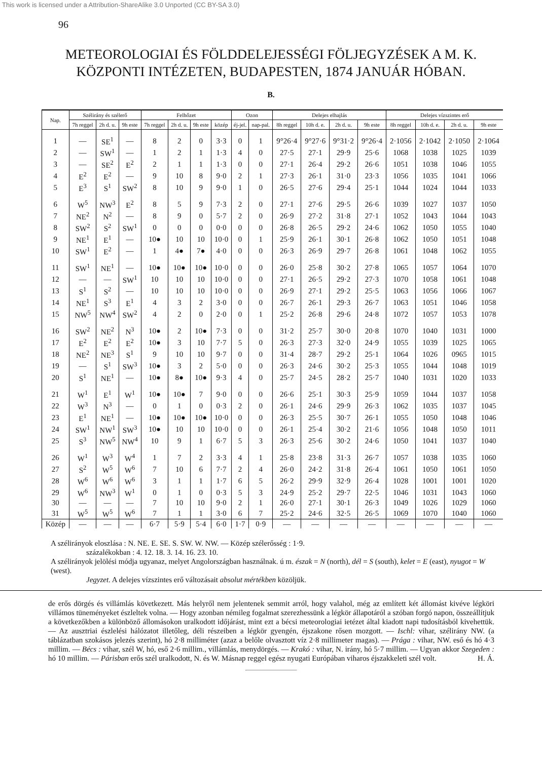This work is licensed under a Attribution-ShareAlike 3.0 Unported (CC BY-SA 3.0)
96
METEOROLOGIAI ÉS FÖLDDELEJESSÉGI FÖLJEGYZÉSEK A M. K.
KÖZPONTI INTÉZETEN, BUDAPESTEN, 1874 JANUÁR HÓBAN.
B.
| Nap. | Szélirány és szélerő | | | Felhőzet | | | | Ozon | | Delejes elhajlás | | | | Delejes vízszintes erő | | | |
| --- | --- | --- | --- | --- | --- | --- | --- | --- | --- | --- | --- | --- | --- | --- | --- | --- | --- |
| | 7h reggel | 2h d. u. | 9h este | 7h reggel | 2h d. u. | 9h este | közép | éj-jel. | nap-pal. | 8h reggel | 10h d. e. | 2h d. u. | 9h este | 8h reggel | 10h d. e. | 2h d. u. | 9h este |
| 1 | — | SE<sup>1</sup> | — | 8 | 2 | 0 | 3·3 | 0 | 1 | 9°26·4 | 9°27·6 | 9°31·2 | 9°26·4 | 2·1056 | 2·1042 | 2·1050 | 2·1064 |
| 2 | — | SW<sup>1</sup> | — | 1 | 2 | 1 | 1·3 | 4 | 0 | 27·5 | 27·1 | 29·9 | 25·6 | 1068 | 1038 | 1025 | 1039 |
| 3 | — | SE<sup>2</sup> | E<sup>2</sup> | 2 | 1 | 1 | 1·3 | 0 | 0 | 27·1 | 26·4 | 29·2 | 26·6 | 1051 | 1038 | 1046 | 1055 |
| 4 | E<sup>2</sup> | E<sup>2</sup> | — | 9 | 10 | 8 | 9·0 | 2 | 1 | 27·3 | 26·1 | 31·0 | 23·3 | 1056 | 1035 | 1041 | 1066 |
| 5 | E<sup>3</sup> | S<sup>1</sup> | SW<sup>2</sup> | 8 | 10 | 9 | 9·0 | 1 | 0 | 26·5 | 27·6 | 29·4 | 25·1 | 1044 | 1024 | 1044 | 1033 |
| 6 | W<sup>5</sup> | NW<sup>3</sup> | E<sup>2</sup> | 8 | 5 | 9 | 7·3 | 2 | 0 | 27·1 | 27·6 | 29·5 | 26·6 | 1039 | 1027 | 1037 | 1050 |
| 7 | NE<sup>2</sup> | N<sup>2</sup> | — | 8 | 9 | 0 | 5·7 | 2 | 0 | 26·9 | 27·2 | 31·8 | 27·1 | 1052 | 1043 | 1044 | 1043 |
| 8 | SW<sup>2</sup> | S<sup>2</sup> | SW<sup>1</sup> | 0 | 0 | 0 | 0·0 | 0 | 0 | 26·8 | 26·5 | 29·2 | 24·6 | 1062 | 1050 | 1055 | 1040 |
| 9 | NE<sup>1</sup> | E<sup>1</sup> | — | 10● | 10 | 10 | 10·0 | 0 | 1 | 25·9 | 26·1 | 30·1 | 26·8 | 1062 | 1050 | 1051 | 1048 |
| 10 | SW<sup>1</sup> | E<sup>2</sup> | — | 1 | 4● | 7● | 4·0 | 0 | 0 | 26·3 | 26·9 | 29·7 | 26·8 | 1061 | 1048 | 1062 | 1055 |
| 11 | SW<sup>1</sup> | NE<sup>1</sup> | — | 10● | 10● | 10● | 10·0 | 0 | 0 | 26·0 | 25·8 | 30·2 | 27·8 | 1065 | 1057 | 1064 | 1070 |
| 12 | — | — | SW<sup>1</sup> | 10 | 10 | 10 | 10·0 | 0 | 0 | 27·1 | 26·5 | 29·2 | 27·3 | 1070 | 1058 | 1061 | 1048 |
| 13 | S<sup>1</sup> | S<sup>2</sup> | — | 10 | 10 | 10 | 10·0 | 0 | 0 | 26·9 | 27·1 | 29·2 | 25·5 | 1063 | 1056 | 1066 | 1067 |
| 14 | NE<sup>1</sup> | S<sup>3</sup> | E<sup>1</sup> | 4 | 3 | 2 | 3·0 | 0 | 0 | 26·7 | 26·1 | 29·3 | 26·7 | 1063 | 1051 | 1046 | 1058 |
| 15 | NW<sup>5</sup> | NW<sup>4</sup> | SW<sup>2</sup> | 4 | 2 | 0 | 2·0 | 0 | 1 | 25·2 | 26·8 | 29·6 | 24·8 | 1072 | 1057 | 1053 | 1078 |
| 16 | SW<sup>2</sup> | NE<sup>2</sup> | N<sup>3</sup> | 10● | 2 | 10● | 7·3 | 0 | 0 | 31·2 | 25·7 | 30·0 | 20·8 | 1070 | 1040 | 1031 | 1000 |
| 17 | E<sup>2</sup> | E<sup>2</sup> | E<sup>2</sup> | 10● | 3 | 10 | 7·7 | 5 | 0 | 26·3 | 27·3 | 32·0 | 24·9 | 1055 | 1039 | 1025 | 1065 |
| 18 | NE<sup>2</sup> | NE<sup>3</sup> | S<sup>1</sup> | 9 | 10 | 10 | 9·7 | 0 | 0 | 31·4 | 28·7 | 29·2 | 25·1 | 1064 | 1026 | 0965 | 1015 |
| 19 | — | S<sup>1</sup> | SW<sup>3</sup> | 10● | 3 | 2 | 5·0 | 0 | 0 | 26·3 | 24·6 | 30·2 | 25·3 | 1055 | 1044 | 1048 | 1019 |
| 20 | S<sup>1</sup> | NE<sup>1</sup> | — | 10● | 8● | 10● | 9·3 | 4 | 0 | 25·7 | 24·5 | 28·2 | 25·7 | 1040 | 1031 | 1020 | 1033 |
| 21 | W<sup>1</sup> | E<sup>1</sup> | W<sup>1</sup> | 10● | 10● | 7 | 9·0 | 0 | 0 | 26·6 | 25·1 | 30·3 | 25·9 | 1059 | 1044 | 1037 | 1058 |
| 22 | W<sup>3</sup> | N<sup>3</sup> | — | 0 | 1 | 0 | 0·3 | 2 | 0 | 26·1 | 24·6 | 29·9 | 26·3 | 1062 | 1035 | 1037 | 1045 |
| 23 | E<sup>1</sup> | NE<sup>1</sup> | — | 10● | 10● | 10● | 10·0 | 0 | 0 | 26·3 | 25·5 | 30·7 | 26·1 | 1055 | 1050 | 1048 | 1046 |
| 24 | SW<sup>1</sup> | NW<sup>1</sup> | SW<sup>3</sup> | 10● | 10 | 10 | 10·0 | 0 | 0 | 26·1 | 25·4 | 30·2 | 21·6 | 1056 | 1048 | 1050 | 1011 |
| 25 | S<sup>3</sup> | NW<sup>5</sup> | NW<sup>4</sup> | 10 | 9 | 1 | 6·7 | 5 | 3 | 26·3 | 25·6 | 30·2 | 24·6 | 1050 | 1041 | 1037 | 1040 |
| 26 | W<sup>1</sup> | W<sup>3</sup> | W<sup>4</sup> | 1 | 7 | 2 | 3·3 | 4 | 1 | 25·8 | 23·8 | 31·3 | 26·7 | 1057 | 1038 | 1035 | 1060 |
| 27 | S<sup>2</sup> | W<sup>5</sup> | W<sup>6</sup> | 7 | 10 | 6 | 7·7 | 2 | 4 | 26·0 | 24·2 | 31·8 | 26·4 | 1061 | 1050 | 1061 | 1050 |
| 28 | W<sup>6</sup> | W<sup>6</sup> | W<sup>6</sup> | 3 | 1 | 1 | 1·7 | 6 | 5 | 26·2 | 29·9 | 32·9 | 26·4 | 1028 | 1001 | 1001 | 1020 |
| 29 | W<sup>6</sup> | NW<sup>3</sup> | W<sup>1</sup> | 0 | 1 | 0 | 0·3 | 5 | 3 | 24·9 | 25·2 | 29·7 | 22·5 | 1046 | 1031 | 1043 | 1060 |
| 30 | — | — | — | 7 | 10 | 10 | 9·0 | 2 | 1 | 26·0 | 27·1 | 30·1 | 26·3 | 1049 | 1026 | 1029 | 1060 |
| 31 | W<sup>5</sup> | W<sup>5</sup> | W<sup>6</sup> | 7 | 1 | 1 | 3·0 | 6 | 7 | 25·2 | 24·6 | 32·5 | 26·5 | 1069 | 1070 | 1040 | 1060 |
| Közép | — | — | — | 6·7 | 5·9 | 5·4 | 6·0 | 1·7 | 0·9 | — | — | — | — | — | — | — | — |
A szélirányok eloszlása : N. NE. E. SE. S. SW. W. NW. — Közép szélerősség : 1·9.
százalékokban : 4. 12. 18. 3. 14. 16. 23. 10.
A szélirányok jelölési módja ugyanaz, melyet Angolországban használnak. ú m. észak = N (north), dél = S (south), kelet = E (east), nyugot = W (west).
Jegyzet. A delejes vízszintes erő változásait absolut mértékben közöljük.
de erős dörgés és villámlás következett. Más helyről nem jelentenek semmit arról, hogy valahol, még az említett két állomást kivéve légköri villámos tüneményeket észleltek volna. — Hogy azonban némileg fogalmat szerezhessünk a légkör állapotáról a szóban forgó napon, összeállítjuk a következőkben a különböző állomásokon uralkodott időjárást, mint ezt a bécsi meteorologiai ietézet által kiadott napi tudosításból kivehettük. — Az ausztriai észlelési hálózatot illetőleg, déli részeiben a légkör gyengén, éjszakone rősen mozgott. — Ischl: vihar, szélirány NW. (a táblázatban szokásos jelezés szerint), hó 2·8 milliméter (azaz a belőle olvasztott víz 2·8 millimeter magas). — Prága : vihar, NW. eső és hó 4·3 millim. — Bécs : vihar, szél W, hó, eső 2·6 millim., villámlás, menydörgés. — Krakó : vihar, N. irány, hó 5·7 millim. — Ugyan akkor Szegeden : hó 10 millim. — Párisban erős szél uralkodott, N. és W. Másnap reggel egész nyugati Európában viharos éjszakkeleti szél volt. H. Á.